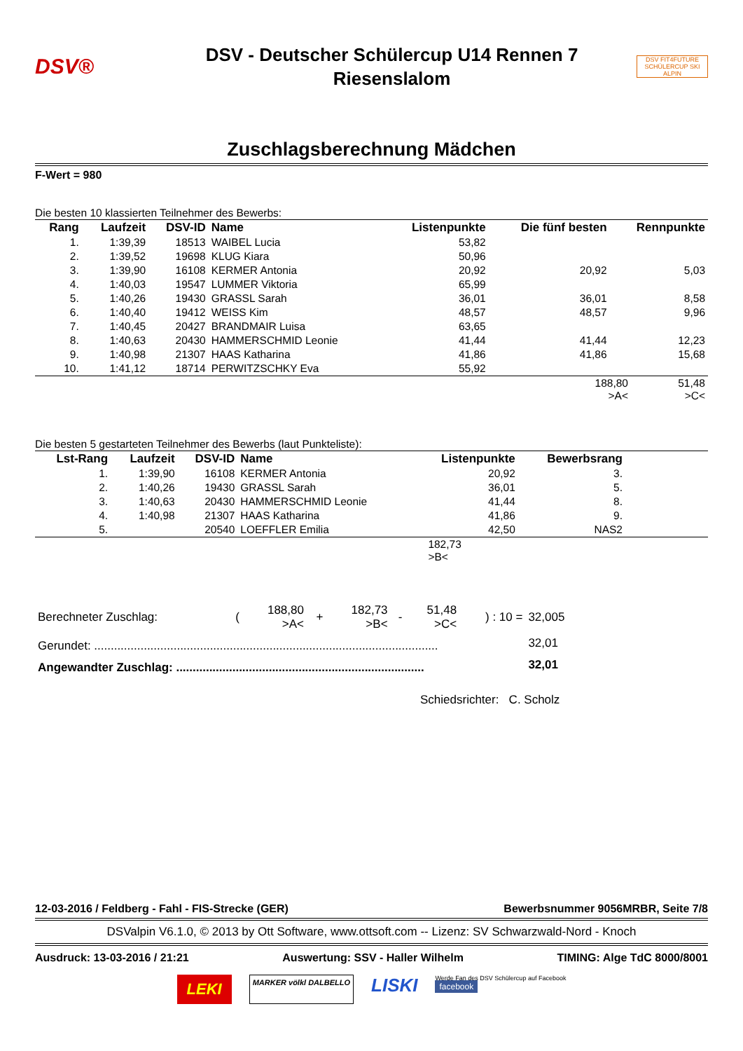DSV®
DSV - Deutscher Schülercup U14 Rennen 7
Riesenslalom
DSV FIT4FUTURE
SCHÜLERCUP SKI ALPIN
Zuschlagsberechnung Mädchen
F-Wert = 980
Die besten 10 klassierten Teilnehmer des Bewerbs:
| Rang | Laufzeit | DSV-ID | Name | Listenpunkte | Die fünf besten | Rennpunkte |
| --- | --- | --- | --- | --- | --- | --- |
| 1. | 1:39,39 | 18513 | WAIBEL Lucia | 53,82 | | |
| 2. | 1:39,52 | 19698 | KLUG Kiara | 50,96 | | |
| 3. | 1:39,90 | 16108 | KERMER Antonia | 20,92 | 20,92 | 5,03 |
| 4. | 1:40,03 | 19547 | LUMMER Viktoria | 65,99 | | |
| 5. | 1:40,26 | 19430 | GRASSL Sarah | 36,01 | 36,01 | 8,58 |
| 6. | 1:40,40 | 19412 | WEISS Kim | 48,57 | 48,57 | 9,96 |
| 7. | 1:40,45 | 20427 | BRANDMAIR Luisa | 63,65 | | |
| 8. | 1:40,63 | 20430 | HAMMERSCHMID Leonie | 41,44 | 41,44 | 12,23 |
| 9. | 1:40,98 | 21307 | HAAS Katharina | 41,86 | 41,86 | 15,68 |
| 10. | 1:41,12 | 18714 | PERWITZSCHKY Eva | 55,92 | | |
| | 188,80 >A< | 51,48 >C< |
Die besten 5 gestarteten Teilnehmer des Bewerbs (laut Punkteliste):
| Lst-Rang | Laufzeit | DSV-ID | Name | Listenpunkte | Bewerbsrang | |
| --- | --- | --- | --- | --- | --- | --- |
| 1. | 1:39,90 | 16108 | KERMER Antonia | 20,92 | 3. | |
| 2. | 1:40,26 | 19430 | GRASSL Sarah | 36,01 | 5. | |
| 3. | 1:40,63 | 20430 | HAMMERSCHMID Leonie | 41,44 | 8. | |
| 4. | 1:40,98 | 21307 | HAAS Katharina | 41,86 | 9. | |
| 5. | | 20540 | LOEFFLER Emilia | 42,50 | NAS2 | |
| | 182,73 >B< |
| Berechneter Zuschlag: | ( | 188,80 >A< | + | 182,73 >B< | - | 51,48 >C< | ) : 10 = | 32,005 | |
| Gerundet: ........................................................................................................ | | | | | | | | 32,01 | |
| Angewandter Zuschlag: ........................................................................... | | | | | | | | 32,01 | |
Schiedsrichter: C. Scholz
12-03-2016 / Feldberg - Fahl - FIS-Strecke (GER) Bewerbsnummer 9056MRBR, Seite 7/8
DSValpin V6.1.0, © 2013 by Ott Software, www.ottsoft.com -- Lizenz: SV Schwarzwald-Nord - Knoch
Ausdruck: 13-03-2016 / 21:21 Auswertung: SSV - Haller Wilhelm TIMING: Alge TdC 8000/8001
LEKI MARKER völkl DALBELLO LISKI Werde Fan des DSV Schülercup auf Facebook
facebook